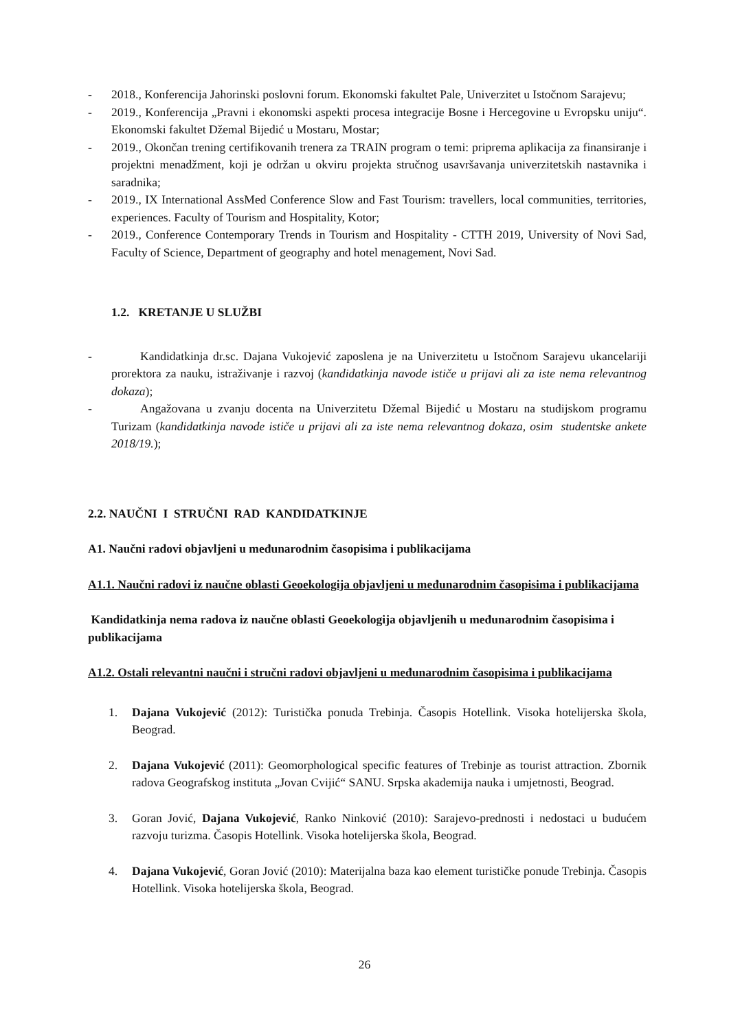- 2018., Konferencija Jahorinski poslovni forum. Ekonomski fakultet Pale, Univerzitet u Istočnom Sarajevu;
- 2019., Konferencija „Pravni i ekonomski aspekti procesa integracije Bosne i Hercegovine u Evropsku uniju“. Ekonomski fakultet Džemal Bijedić u Mostaru, Mostar;
- 2019., Okončan trening certifikovanih trenera za TRAIN program o temi: priprema aplikacija za finansiranje i projektni menadžment, koji je održan u okviru projekta stručnog usavršavanja univerzitetskih nastavnika i saradnika;
- 2019., IX International AssMed Conference Slow and Fast Tourism: travellers, local communities, territories, experiences. Faculty of Tourism and Hospitality, Kotor;
- 2019., Conference Contemporary Trends in Tourism and Hospitality - CTTH 2019, University of Novi Sad, Faculty of Science, Department of geography and hotel menagement, Novi Sad.
1.2. KRETANJE U SLUŽBI
- Kandidatkinja dr.sc. Dajana Vukojević zaposlena je na Univerzitetu u Istočnom Sarajevu ukancelariji prorektora za nauku, istraživanje i razvoj (kandidatkinja navode ističe u prijavi ali za iste nema relevantnog dokaza);
- Angažovana u zvanju docenta na Univerzitetu Džemal Bijedić u Mostaru na studijskom programu Turizam (kandidatkinja navode ističe u prijavi ali za iste nema relevantnog dokaza, osim studentske ankete 2018/19.);
2.2. NAUČNI I STRUČNI RAD KANDIDATKINJE
A1. Naučni radovi objavljeni u međunarodnim časopisima i publikacijama
A1.1. Naučni radovi iz naučne oblasti Geoekologija objavljeni u međunarodnim časopisima i publikacijama
Kandidatkinja nema radova iz naučne oblasti Geoekologija objavljenih u međunarodnim časopisima i publikacijama
A1.2. Ostali relevantni naučni i stručni radovi objavljeni u međunarodnim časopisima i publikacijama
1. Dajana Vukojević (2012): Turistička ponuda Trebinja. Časopis Hotellink. Visoka hotelijerska škola, Beograd.
2. Dajana Vukojević (2011): Geomorphological specific features of Trebinje as tourist attraction. Zbornik radova Geografskog instituta „Jovan Cvijić“ SANU. Srpska akademija nauka i umjetnosti, Beograd.
3. Goran Jović, Dajana Vukojević, Ranko Ninković (2010): Sarajevo-prednosti i nedostaci u budućem razvoju turizma. Časopis Hotellink. Visoka hotelijerska škola, Beograd.
4. Dajana Vukojević, Goran Jović (2010): Materijalna baza kao element turističke ponude Trebinja. Časopis Hotellink. Visoka hotelijerska škola, Beograd.
26